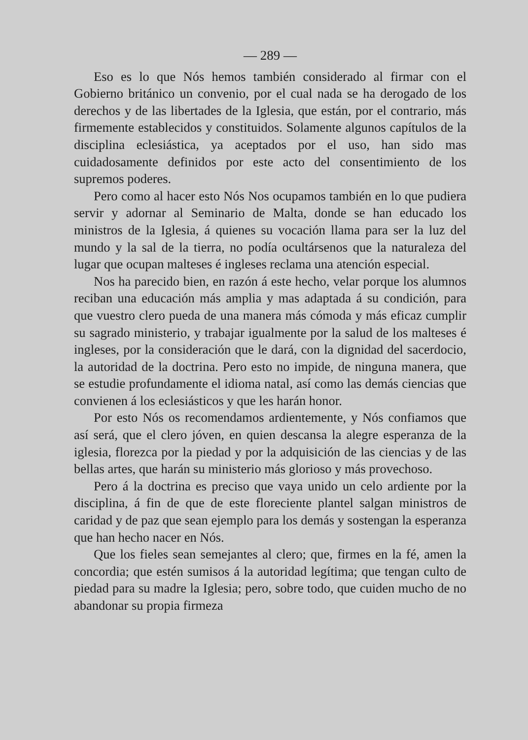— 289 —
Eso es lo que Nós hemos también considerado al firmar con el Gobierno británico un convenio, por el cual nada se ha derogado de los derechos y de las libertades de la Iglesia, que están, por el contrario, más firmemente establecidos y constituidos. Solamente algunos capítulos de la disciplina eclesiástica, ya aceptados por el uso, han sido mas cuidadosamente definidos por este acto del consentimiento de los supremos poderes.
Pero como al hacer esto Nós Nos ocupamos también en lo que pudiera servir y adornar al Seminario de Malta, donde se han educado los ministros de la Iglesia, á quienes su vocación llama para ser la luz del mundo y la sal de la tierra, no podía ocultársenos que la naturaleza del lugar que ocupan malteses é ingleses reclama una atención especial.
Nos ha parecido bien, en razón á este hecho, velar porque los alumnos reciban una educación más amplia y mas adaptada á su condición, para que vuestro clero pueda de una manera más cómoda y más eficaz cumplir su sagrado ministerio, y trabajar igualmente por la salud de los malteses é ingleses, por la consideración que le dará, con la dignidad del sacerdocio, la autoridad de la doctrina. Pero esto no impide, de ninguna manera, que se estudie profundamente el idioma natal, así como las demás ciencias que convienen á los eclesiásticos y que les harán honor.
Por esto Nós os recomendamos ardientemente, y Nós confiamos que así será, que el clero jóven, en quien descansa la alegre esperanza de la iglesia, florezca por la piedad y por la adquisición de las ciencias y de las bellas artes, que harán su ministerio más glorioso y más provechoso.
Pero á la doctrina es preciso que vaya unido un celo ardiente por la disciplina, á fin de que de este floreciente plantel salgan ministros de caridad y de paz que sean ejemplo para los demás y sostengan la esperanza que han hecho nacer en Nós.
Que los fieles sean semejantes al clero; que, firmes en la fé, amen la concordia; que estén sumisos á la autoridad legítima; que tengan culto de piedad para su madre la Iglesia; pero, sobre todo, que cuiden mucho de no abandonar su propia firmeza